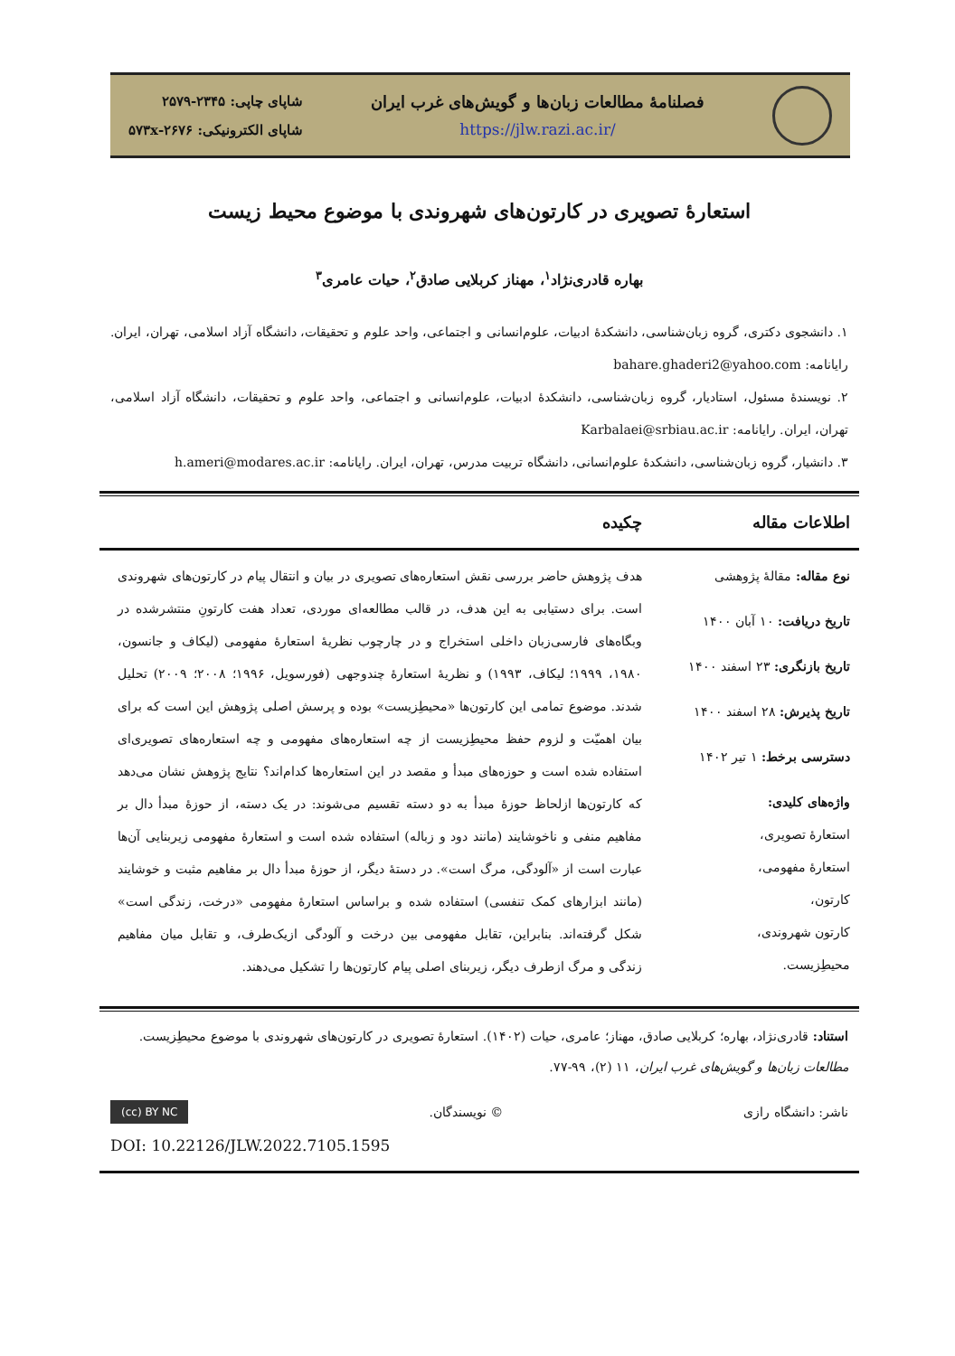فصلنامهٔ مطالعات زبان‌ها و گویش‌های غرب ایران
https://jlw.razi.ac.ir/
شاپای چاپی: ۲۳۴۵-۲۵۷۹
شاپای الکترونیکی: ۲۶۷۶-۵۷۳x
استعارهٔ تصویری در کارتون‌های شهروندی با موضوع محیط زیست
بهاره قادری‌نژاد<sup>۱</sup>، مهناز کربلایی صادق<sup>۲</sup>، حیات عامری<sup>۳</sup>
۱. دانشجوی دکتری، گروه زبان‌شناسی، دانشکدهٔ ادبیات، علوم‌انسانی و اجتماعی، واحد علوم و تحقیقات، دانشگاه آزاد اسلامی، تهران، ایران. رایانامه: bahare.ghaderi2@yahoo.com
۲. نویسندهٔ مسئول، استادیار، گروه زبان‌شناسی، دانشکدهٔ ادبیات، علوم‌انسانی و اجتماعی، واحد علوم و تحقیقات، دانشگاه آزاد اسلامی، تهران، ایران. رایانامه: Karbalaei@srbiau.ac.ir
۳. دانشیار، گروه زبان‌شناسی، دانشکدهٔ علوم‌انسانی، دانشگاه تربیت مدرس، تهران، ایران. رایانامه: h.ameri@modares.ac.ir
اطلاعات مقاله چکیده
نوع مقاله: مقالهٔ پژوهشی
تاریخ دریافت: ۱۰ آبان ۱۴۰۰
تاریخ بازنگری: ۲۳ اسفند ۱۴۰۰
تاریخ پذیرش: ۲۸ اسفند ۱۴۰۰
دسترسی برخط: ۱ تیر ۱۴۰۲
واژه‌های کلیدی:
استعارهٔ تصویری،
استعارهٔ مفهومی،
کارتون،
کارتون شهروندی،
محیطِزیست.
هدف پژوهش حاضر بررسی نقش استعاره‌های تصویری در بیان و انتقال پیام در کارتون‌های شهروندی است. برای دستیابی به این هدف، در قالب مطالعه‌ای موردی، تعداد هفت کارتونِ منتشرشده در وبگاه‌های فارسی‌زبان داخلی استخراج و در چارچوب نظریهٔ استعارهٔ مفهومی (لیکاف و جانسون، ۱۹۸۰، ۱۹۹۹؛ لیکاف، ۱۹۹۳) و نظریهٔ استعارهٔ چندوجهی (فورسویل، ۱۹۹۶؛ ۲۰۰۸؛ ۲۰۰۹) تحلیل شدند. موضوع تمامی این کارتون‌ها «محیطِزیست» بوده و پرسش اصلی پژوهش این است که برای بیان اهمیّت و لزوم حفظ محیطِزیست از چه استعاره‌های مفهومی و چه استعاره‌های تصویری‌ای استفاده شده است و حوزه‌های مبدأ و مقصد در این استعاره‌ها کدام‌اند؟ نتایج پژوهش نشان می‌دهد که کارتون‌ها ازلحاظ حوزهٔ مبدأ به دو دسته تقسیم می‌شوند: در یک دسته، از حوزهٔ مبدأ دال بر مفاهیم منفی و ناخوشایند (مانند دود و زباله) استفاده شده است و استعارهٔ مفهومی زیربنایی آن‌ها عبارت است از «آلودگی، مرگ است». در دستهٔ دیگر، از حوزهٔ مبدأ دال بر مفاهیم مثبت و خوشایند (مانند ابزارهای کمک تنفسی) استفاده شده و براساس استعارهٔ مفهومی «درخت، زندگی است» شکل گرفته‌اند. بنابراین، تقابل مفهومی بین درخت و آلودگی ازیک‌طرف، و تقابل میان مفاهیم زندگی و مرگ ازطرف دیگر، زیربنای اصلی پیام کارتون‌ها را تشکیل می‌دهند.
استناد: قادری‌نژاد، بهاره؛ کربلایی صادق، مهناز؛ عامری، حیات (۱۴۰۲). استعارهٔ تصویری در کارتون‌های شهروندی با موضوع محیطِزیست. مطالعات زبان‌ها و گویش‌های غرب ایران، ۱۱ (۲)، ۹۹-۷۷.
ناشر: دانشگاه رازی © نویسندگان. (cc) BY NC
DOI: 10.22126/JLW.2022.7105.1595